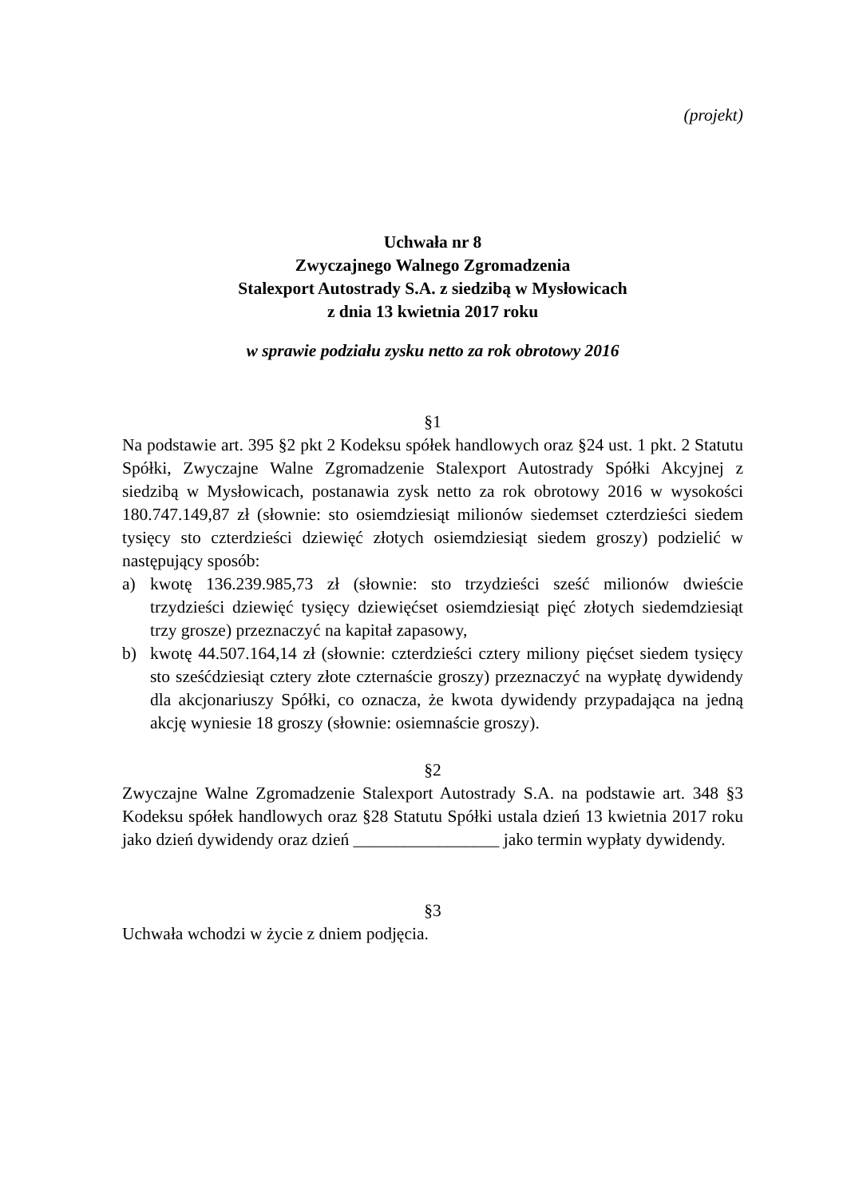(projekt)
Uchwała nr 8
Zwyczajnego Walnego Zgromadzenia
Stalexport Autostrady S.A. z siedzibą w Mysłowicach
z dnia 13 kwietnia 2017 roku
w sprawie podziału zysku netto za rok obrotowy 2016
§1
Na podstawie art. 395 §2 pkt 2 Kodeksu spółek handlowych oraz §24 ust. 1 pkt. 2 Statutu Spółki, Zwyczajne Walne Zgromadzenie Stalexport Autostrady Spółki Akcyjnej z siedzibą w Mysłowicach, postanawia zysk netto za rok obrotowy 2016 w wysokości 180.747.149,87 zł (słownie: sto osiemdziesiąt milionów siedemset czterdzieści siedem tysięcy sto czterdzieści dziewięć złotych osiemdziesiąt siedem groszy) podzielić w następujący sposób:
a) kwotę 136.239.985,73 zł (słownie: sto trzydzieści sześć milionów dwieście trzydzieści dziewięć tysięcy dziewięćset osiemdziesiąt pięć złotych siedemdziesiąt trzy grosze) przeznaczyć na kapitał zapasowy,
b) kwotę 44.507.164,14 zł (słownie: czterdzieści cztery miliony pięćset siedem tysięcy sto sześćdziesiąt cztery złote czternaście groszy) przeznaczyć na wypłatę dywidendy dla akcjonariuszy Spółki, co oznacza, że kwota dywidendy przypadająca na jedną akcję wyniesie 18 groszy (słownie: osiemnaście groszy).
§2
Zwyczajne Walne Zgromadzenie Stalexport Autostrady S.A. na podstawie art. 348 §3 Kodeksu spółek handlowych oraz §28 Statutu Spółki ustala dzień 13 kwietnia 2017 roku jako dzień dywidendy oraz dzień _________________ jako termin wypłaty dywidendy.
§3
Uchwała wchodzi w życie z dniem podjęcia.